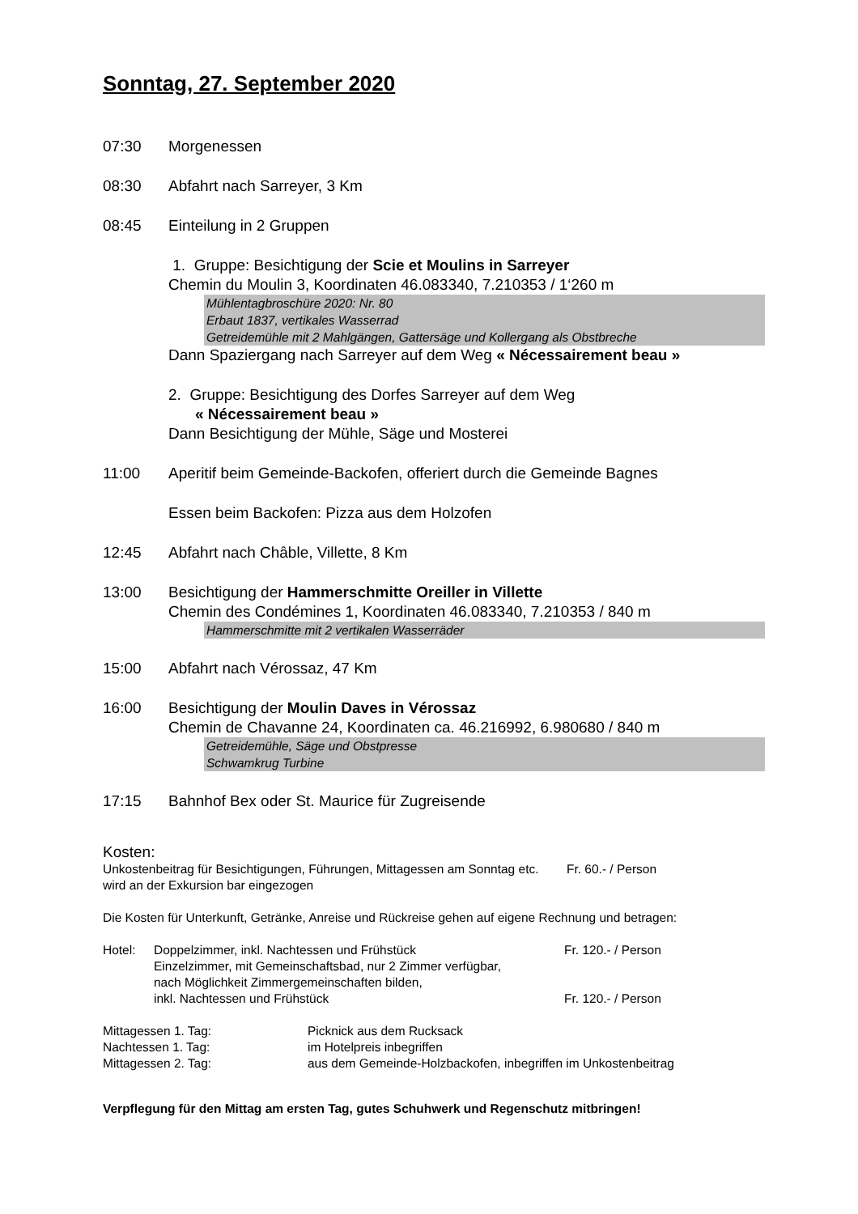Sonntag, 27. September 2020
07:30 Morgenessen
08:30 Abfahrt nach Sarreyer, 3 Km
08:45 Einteilung in 2 Gruppen
1. Gruppe: Besichtigung der Scie et Moulins in Sarreyer
Chemin du Moulin 3, Koordinaten 46.083340, 7.210353 / 1‘260 m
Mühlentagbroschüre 2020: Nr. 80
Erbaut 1837, vertikales Wasserrad
Getreidemühle mit 2 Mahlgängen, Gattersäge und Kollergang als Obstbreche
Dann Spaziergang nach Sarreyer auf dem Weg « Nécessairement beau »
2. Gruppe: Besichtigung des Dorfes Sarreyer auf dem Weg
« Nécessairement beau »
Dann Besichtigung der Mühle, Säge und Mosterei
11:00 Aperitif beim Gemeinde-Backofen, offeriert durch die Gemeinde Bagnes
Essen beim Backofen: Pizza aus dem Holzofen
12:45 Abfahrt nach Châble, Villette, 8 Km
13:00 Besichtigung der Hammerschmitte Oreiller in Villette
Chemin des Condémines 1, Koordinaten 46.083340, 7.210353 / 840 m
Hammerschmitte mit 2 vertikalen Wasserräder
15:00 Abfahrt nach Vérossaz, 47 Km
16:00 Besichtigung der Moulin Daves in Vérossaz
Chemin de Chavanne 24, Koordinaten ca. 46.216992, 6.980680 / 840 m
Getreidemühle, Säge und Obstpresse
Schwamkrug Turbine
17:15 Bahnhof Bex oder St. Maurice für Zugreisende
Kosten:
Unkostenbeitrag für Besichtigungen, Führungen, Mittagessen am Sonntag etc. Fr. 60.- / Person
wird an der Exkursion bar eingezogen
Die Kosten für Unterkunft, Getränke, Anreise und Rückreise gehen auf eigene Rechnung und betragen:
Hotel:
Doppelzimmer, inkl. Nachtessen und Frühstück
Fr. 120.- / Person
Einzelzimmer, mit Gemeinschaftsbad, nur 2 Zimmer verfügbar,
nach Möglichkeit Zimmergemeinschaften bilden,
inkl. Nachtessen und Frühstück
Fr. 120.- / Person
Mittagessen 1. Tag:
Picknick aus dem Rucksack
Nachtessen 1. Tag:
im Hotelpreis inbegriffen
Mittagessen 2. Tag:
aus dem Gemeinde-Holzbackofen, inbegriffen im Unkostenbeitrag
Verpflegung für den Mittag am ersten Tag, gutes Schuhwerk und Regenschutz mitbringen!